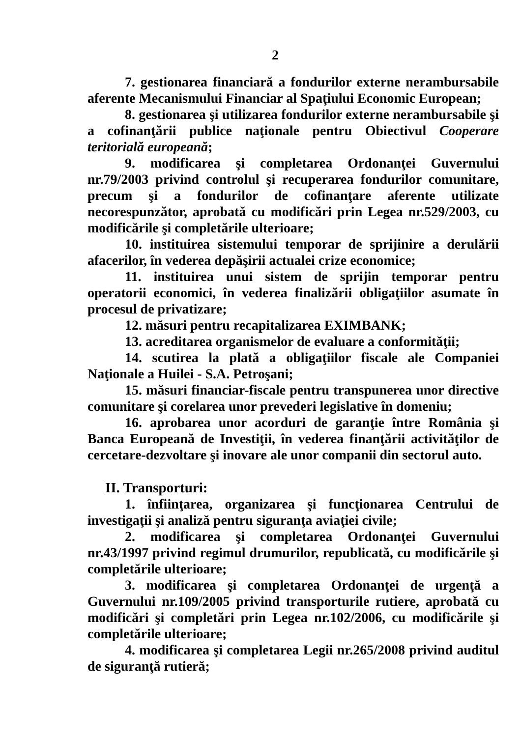2
7. gestionarea financiară a fondurilor externe nerambursabile aferente Mecanismului Financiar al Spaţiului Economic European;
8. gestionarea şi utilizarea fondurilor externe nerambursabile şi a cofinanţării publice naţionale pentru Obiectivul Cooperare teritorială europeană;
9. modificarea şi completarea Ordonanţei Guvernului nr.79/2003 privind controlul şi recuperarea fondurilor comunitare, precum şi a fondurilor de cofinanţare aferente utilizate necorespunzător, aprobată cu modificări prin Legea nr.529/2003, cu modificările şi completările ulterioare;
10. instituirea sistemului temporar de sprijinire a derulării afacerilor, în vederea depăşirii actualei crize economice;
11. instituirea unui sistem de sprijin temporar pentru operatorii economici, în vederea finalizării obligaţiilor asumate în procesul de privatizare;
12. măsuri pentru recapitalizarea EXIMBANK;
13. acreditarea organismelor de evaluare a conformităţii;
14. scutirea la plată a obligaţiilor fiscale ale Companiei Naţionale a Huilei - S.A. Petroşani;
15. măsuri financiar-fiscale pentru transpunerea unor directive comunitare şi corelarea unor prevederi legislative în domeniu;
16. aprobarea unor acorduri de garanţie între România şi Banca Europeană de Investiţii, în vederea finanţării activităţilor de cercetare-dezvoltare şi inovare ale unor companii din sectorul auto.
II. Transporturi:
1. înfiinţarea, organizarea şi funcţionarea Centrului de investigaţii şi analiză pentru siguranţa aviaţiei civile;
2. modificarea şi completarea Ordonanţei Guvernului nr.43/1997 privind regimul drumurilor, republicată, cu modificările şi completările ulterioare;
3. modificarea şi completarea Ordonanţei de urgenţă a Guvernului nr.109/2005 privind transporturile rutiere, aprobată cu modificări şi completări prin Legea nr.102/2006, cu modificările şi completările ulterioare;
4. modificarea şi completarea Legii nr.265/2008 privind auditul de siguranţă rutieră;